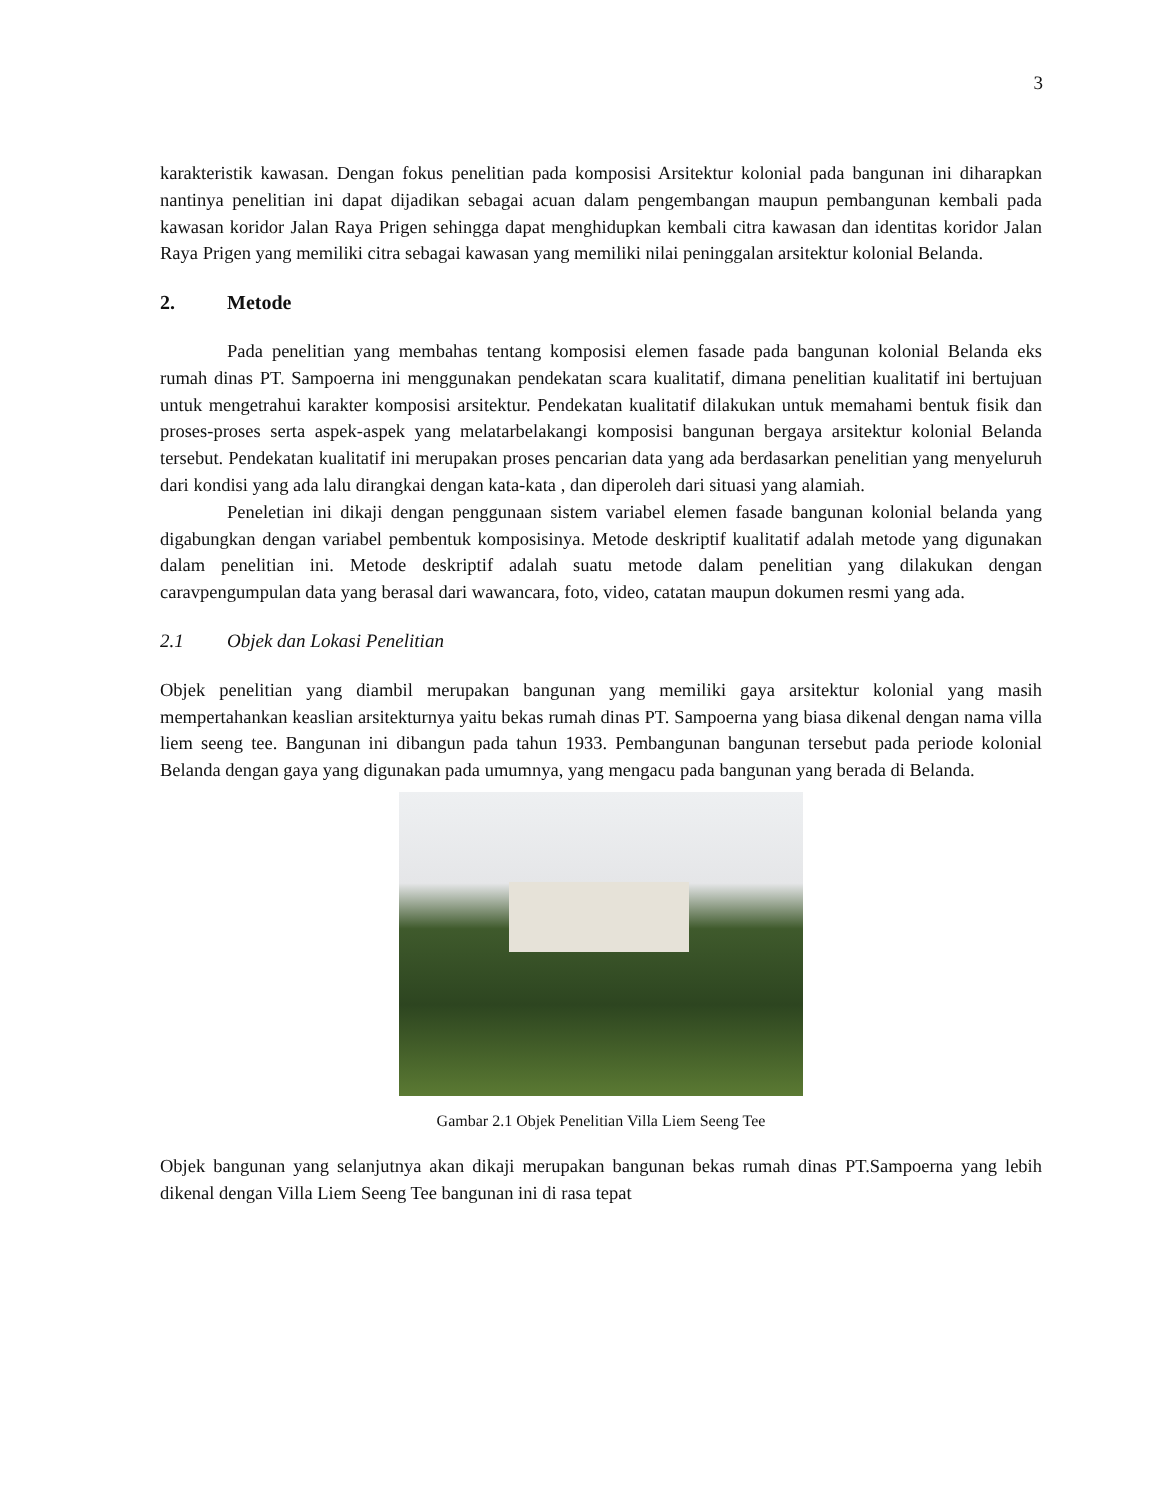3
karakteristik kawasan. Dengan fokus penelitian pada komposisi Arsitektur kolonial pada bangunan ini diharapkan nantinya penelitian ini dapat dijadikan sebagai acuan dalam pengembangan maupun pembangunan kembali pada kawasan koridor Jalan Raya Prigen sehingga dapat menghidupkan kembali citra kawasan dan identitas koridor Jalan Raya Prigen yang memiliki citra sebagai kawasan yang memiliki nilai peninggalan arsitektur kolonial Belanda.
2. Metode
Pada penelitian yang membahas tentang komposisi elemen fasade pada bangunan kolonial Belanda eks rumah dinas PT. Sampoerna ini menggunakan pendekatan scara kualitatif, dimana penelitian kualitatif ini bertujuan untuk mengetrahui karakter komposisi arsitektur. Pendekatan kualitatif dilakukan untuk memahami bentuk fisik dan proses-proses serta aspek-aspek yang melatarbelakangi komposisi bangunan bergaya arsitektur kolonial Belanda tersebut. Pendekatan kualitatif ini merupakan proses pencarian data yang ada berdasarkan penelitian yang menyeluruh dari kondisi yang ada lalu dirangkai dengan kata-kata , dan diperoleh dari situasi yang alamiah.
Peneletian ini dikaji dengan penggunaan sistem variabel elemen fasade bangunan kolonial belanda yang digabungkan dengan variabel pembentuk komposisinya. Metode deskriptif kualitatif adalah metode yang digunakan dalam penelitian ini. Metode deskriptif adalah suatu metode dalam penelitian yang dilakukan dengan caravpengumpulan data yang berasal dari wawancara, foto, video, catatan maupun dokumen resmi yang ada.
2.1 Objek dan Lokasi Penelitian
Objek penelitian yang diambil merupakan bangunan yang memiliki gaya arsitektur kolonial yang masih mempertahankan keaslian arsitekturnya yaitu bekas rumah dinas PT. Sampoerna yang biasa dikenal dengan nama villa liem seeng tee. Bangunan ini dibangun pada tahun 1933. Pembangunan bangunan tersebut pada periode kolonial Belanda dengan gaya yang digunakan pada umumnya, yang mengacu pada bangunan yang berada di Belanda.
Gambar 2.1 Objek Penelitian Villa Liem Seeng Tee
Objek bangunan yang selanjutnya akan dikaji merupakan bangunan bekas rumah dinas PT.Sampoerna yang lebih dikenal dengan Villa Liem Seeng Tee bangunan ini di rasa tepat